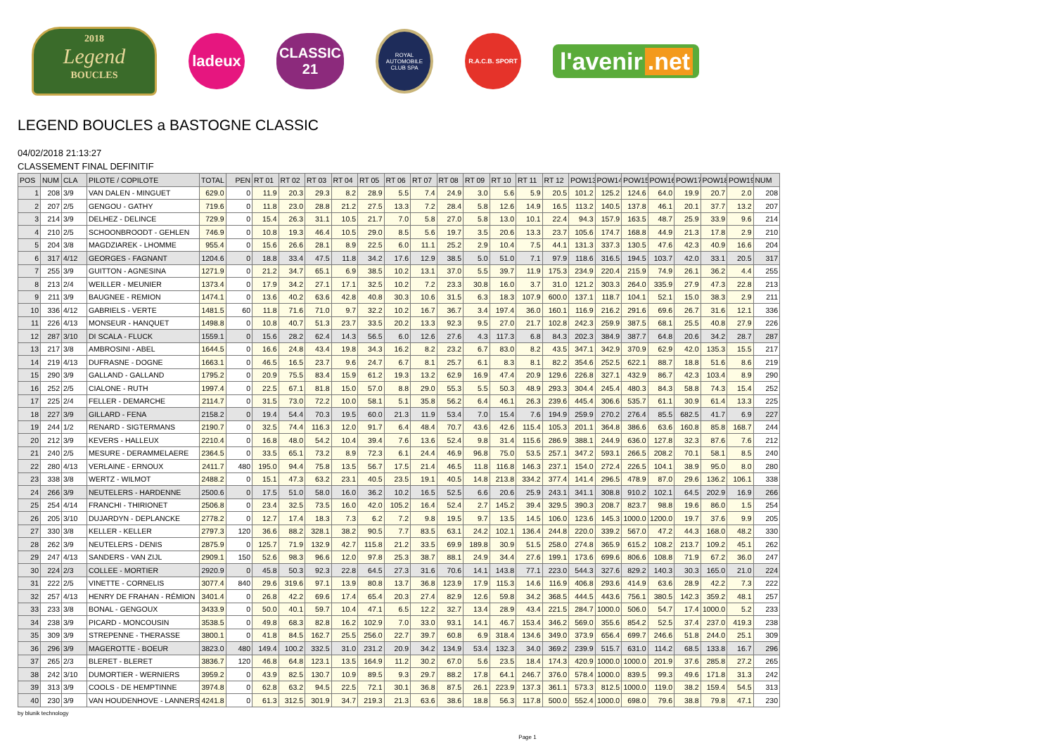2018
Legend
BOUCLES
ladeux
CLASSIC
21
ROYAL AUTOMOBILE CLUB SPA
R.A.C.B. SPORT
l'avenir.net
LEGEND BOUCLES a BASTOGNE CLASSIC
04/02/2018 21:13:27
CLASSEMENT FINAL DEFINITIF
| POS | NUM | CLA | PILOTE / COPILOTE | TOTAL | PEN | RT 01 | RT 02 | RT 03 | RT 04 | RT 05 | RT 06 | RT 07 | RT 08 | RT 09 | RT 10 | RT 11 | RT 12 | POW13 | POW14 | POW15 | POW16 | POW17 | POW18 | POW19 | NUM |
| --- | --- | --- | --- | --- | --- | --- | --- | --- | --- | --- | --- | --- | --- | --- | --- | --- | --- | --- | --- | --- | --- | --- | --- | --- | --- |
| 1 | 208 | 3/9 | VAN DALEN - MINGUET | 629.0 | 0 | 11.9 | 20.3 | 29.3 | 8.2 | 28.9 | 5.5 | 7.4 | 24.9 | 3.0 | 5.6 | 5.9 | 20.5 | 101.2 | 125.2 | 124.6 | 64.0 | 19.9 | 20.7 | 2.0 | 208 |
| 2 | 207 | 2/5 | GENGOU - GATHY | 719.6 | 0 | 11.8 | 23.0 | 28.8 | 21.2 | 27.5 | 13.3 | 7.2 | 28.4 | 5.8 | 12.6 | 14.9 | 16.5 | 113.2 | 140.5 | 137.8 | 46.1 | 20.1 | 37.7 | 13.2 | 207 |
| 3 | 214 | 3/9 | DELHEZ - DELINCE | 729.9 | 0 | 15.4 | 26.3 | 31.1 | 10.5 | 21.7 | 7.0 | 5.8 | 27.0 | 5.8 | 13.0 | 10.1 | 22.4 | 94.3 | 157.9 | 163.5 | 48.7 | 25.9 | 33.9 | 9.6 | 214 |
| 4 | 210 | 2/5 | SCHOONBROODT - GEHLEN | 746.9 | 0 | 10.8 | 19.3 | 46.4 | 10.5 | 29.0 | 8.5 | 5.6 | 19.7 | 3.5 | 20.6 | 13.3 | 23.7 | 105.6 | 174.7 | 168.8 | 44.9 | 21.3 | 17.8 | 2.9 | 210 |
| 5 | 204 | 3/8 | MAGDZIAREK - LHOMME | 955.4 | 0 | 15.6 | 26.6 | 28.1 | 8.9 | 22.5 | 6.0 | 11.1 | 25.2 | 2.9 | 10.4 | 7.5 | 44.1 | 131.3 | 337.3 | 130.5 | 47.6 | 42.3 | 40.9 | 16.6 | 204 |
| 6 | 317 | 4/12 | GEORGES - FAGNANT | 1204.6 | 0 | 18.8 | 33.4 | 47.5 | 11.8 | 34.2 | 17.6 | 12.9 | 38.5 | 5.0 | 51.0 | 7.1 | 97.9 | 118.6 | 316.5 | 194.5 | 103.7 | 42.0 | 33.1 | 20.5 | 317 |
| 7 | 255 | 3/9 | GUITTON - AGNESINA | 1271.9 | 0 | 21.2 | 34.7 | 65.1 | 6.9 | 38.5 | 10.2 | 13.1 | 37.0 | 5.5 | 39.7 | 11.9 | 175.3 | 234.9 | 220.4 | 215.9 | 74.9 | 26.1 | 36.2 | 4.4 | 255 |
| 8 | 213 | 2/4 | WEILLER - MEUNIER | 1373.4 | 0 | 17.9 | 34.2 | 27.1 | 17.1 | 32.5 | 10.2 | 7.2 | 23.3 | 30.8 | 16.0 | 3.7 | 31.0 | 121.2 | 303.3 | 264.0 | 335.9 | 27.9 | 47.3 | 22.8 | 213 |
| 9 | 211 | 3/9 | BAUGNEE - REMION | 1474.1 | 0 | 13.6 | 40.2 | 63.6 | 42.8 | 40.8 | 30.3 | 10.6 | 31.5 | 6.3 | 18.3 | 107.9 | 600.0 | 137.1 | 118.7 | 104.1 | 52.1 | 15.0 | 38.3 | 2.9 | 211 |
| 10 | 336 | 4/12 | GABRIELS - VERTE | 1481.5 | 60 | 11.8 | 71.6 | 71.0 | 9.7 | 32.2 | 10.2 | 16.7 | 36.7 | 3.4 | 197.4 | 36.0 | 160.1 | 116.9 | 216.2 | 291.6 | 69.6 | 26.7 | 31.6 | 12.1 | 336 |
| 11 | 226 | 4/13 | MONSEUR - HANQUET | 1498.8 | 0 | 10.8 | 40.7 | 51.3 | 23.7 | 33.5 | 20.2 | 13.3 | 92.3 | 9.5 | 27.0 | 21.7 | 102.8 | 242.3 | 259.9 | 387.5 | 68.1 | 25.5 | 40.8 | 27.9 | 226 |
| 12 | 287 | 3/10 | DI SCALA - FLUCK | 1559.1 | 0 | 15.6 | 28.2 | 62.4 | 14.3 | 56.5 | 6.0 | 12.6 | 27.6 | 4.3 | 117.3 | 6.8 | 84.3 | 202.3 | 384.9 | 387.7 | 64.8 | 20.6 | 34.2 | 28.7 | 287 |
| 13 | 217 | 3/8 | AMBROSINI - ABEL | 1644.5 | 0 | 16.6 | 24.8 | 43.4 | 19.8 | 34.3 | 16.2 | 8.2 | 23.2 | 6.7 | 83.0 | 8.2 | 43.5 | 347.1 | 342.9 | 370.9 | 62.9 | 42.0 | 135.3 | 15.5 | 217 |
| 14 | 219 | 4/13 | DUFRASNE - DOGNE | 1663.1 | 0 | 46.5 | 16.5 | 23.7 | 9.6 | 24.7 | 6.7 | 8.1 | 25.7 | 6.1 | 8.3 | 8.1 | 82.2 | 354.6 | 252.5 | 622.1 | 88.7 | 18.8 | 51.6 | 8.6 | 219 |
| 15 | 290 | 3/9 | GALLAND - GALLAND | 1795.2 | 0 | 20.9 | 75.5 | 83.4 | 15.9 | 61.2 | 19.3 | 13.2 | 62.9 | 16.9 | 47.4 | 20.9 | 129.6 | 226.8 | 327.1 | 432.9 | 86.7 | 42.3 | 103.4 | 8.9 | 290 |
| 16 | 252 | 2/5 | CIALONE - RUTH | 1997.4 | 0 | 22.5 | 67.1 | 81.8 | 15.0 | 57.0 | 8.8 | 29.0 | 55.3 | 5.5 | 50.3 | 48.9 | 293.3 | 304.4 | 245.4 | 480.3 | 84.3 | 58.8 | 74.3 | 15.4 | 252 |
| 17 | 225 | 2/4 | FELLER - DEMARCHE | 2114.7 | 0 | 31.5 | 73.0 | 72.2 | 10.0 | 58.1 | 5.1 | 35.8 | 56.2 | 6.4 | 46.1 | 26.3 | 239.6 | 445.4 | 306.6 | 535.7 | 61.1 | 30.9 | 61.4 | 13.3 | 225 |
| 18 | 227 | 3/9 | GILLARD - FENA | 2158.2 | 0 | 19.4 | 54.4 | 70.3 | 19.5 | 60.0 | 21.3 | 11.9 | 53.4 | 7.0 | 15.4 | 7.6 | 194.9 | 259.9 | 270.2 | 276.4 | 85.5 | 682.5 | 41.7 | 6.9 | 227 |
| 19 | 244 | 1/2 | RENARD - SIGTERMANS | 2190.7 | 0 | 32.5 | 74.4 | 116.3 | 12.0 | 91.7 | 6.4 | 48.4 | 70.7 | 43.6 | 42.6 | 115.4 | 105.3 | 201.1 | 364.8 | 386.6 | 63.6 | 160.8 | 85.8 | 168.7 | 244 |
| 20 | 212 | 3/9 | KEVERS - HALLEUX | 2210.4 | 0 | 16.8 | 48.0 | 54.2 | 10.4 | 39.4 | 7.6 | 13.6 | 52.4 | 9.8 | 31.4 | 115.6 | 286.9 | 388.1 | 244.9 | 636.0 | 127.8 | 32.3 | 87.6 | 7.6 | 212 |
| 21 | 240 | 2/5 | MESURE - DERAMMELAERE | 2364.5 | 0 | 33.5 | 65.1 | 73.2 | 8.9 | 72.3 | 6.1 | 24.4 | 46.9 | 96.8 | 75.0 | 53.5 | 257.1 | 347.2 | 593.1 | 266.5 | 208.2 | 70.1 | 58.1 | 8.5 | 240 |
| 22 | 280 | 4/13 | VERLAINE - ERNOUX | 2411.7 | 480 | 195.0 | 94.4 | 75.8 | 13.5 | 56.7 | 17.5 | 21.4 | 46.5 | 11.8 | 116.8 | 146.3 | 237.1 | 154.0 | 272.4 | 226.5 | 104.1 | 38.9 | 95.0 | 8.0 | 280 |
| 23 | 338 | 3/8 | WERTZ - WILMOT | 2488.2 | 0 | 15.1 | 47.3 | 63.2 | 23.1 | 40.5 | 23.5 | 19.1 | 40.5 | 14.8 | 213.8 | 334.2 | 377.4 | 141.4 | 296.5 | 478.9 | 87.0 | 29.6 | 136.2 | 106.1 | 338 |
| 24 | 266 | 3/9 | NEUTELERS - HARDENNE | 2500.6 | 0 | 17.5 | 51.0 | 58.0 | 16.0 | 36.2 | 10.2 | 16.5 | 52.5 | 6.6 | 20.6 | 25.9 | 243.1 | 341.1 | 308.8 | 910.2 | 102.1 | 64.5 | 202.9 | 16.9 | 266 |
| 25 | 254 | 4/14 | FRANCHI - THIRIONET | 2506.8 | 0 | 23.4 | 32.5 | 73.5 | 16.0 | 42.0 | 105.2 | 16.4 | 52.4 | 2.7 | 145.2 | 39.4 | 329.5 | 390.3 | 208.7 | 823.7 | 98.8 | 19.6 | 86.0 | 1.5 | 254 |
| 26 | 205 | 3/10 | DUJARDYN - DEPLANCKE | 2778.2 | 0 | 12.7 | 17.4 | 18.3 | 7.3 | 6.2 | 7.2 | 9.8 | 19.5 | 9.7 | 13.5 | 14.5 | 106.0 | 123.6 | 145.3 | 1000.0 | 1200.0 | 19.7 | 37.6 | 9.9 | 205 |
| 27 | 330 | 3/8 | KELLER - KELLER | 2797.3 | 120 | 36.6 | 88.2 | 328.1 | 38.2 | 90.5 | 7.7 | 83.5 | 63.1 | 24.2 | 102.1 | 136.4 | 244.8 | 220.0 | 339.2 | 567.0 | 47.2 | 44.3 | 168.0 | 48.2 | 330 |
| 28 | 262 | 3/9 | NEUTELERS - DENIS | 2875.9 | 0 | 125.7 | 71.9 | 132.9 | 42.7 | 115.8 | 21.2 | 33.5 | 69.9 | 189.8 | 30.9 | 51.5 | 258.0 | 274.8 | 365.9 | 615.2 | 108.2 | 213.7 | 109.2 | 45.1 | 262 |
| 29 | 247 | 4/13 | SANDERS - VAN ZIJL | 2909.1 | 150 | 52.6 | 98.3 | 96.6 | 12.0 | 97.8 | 25.3 | 38.7 | 88.1 | 24.9 | 34.4 | 27.6 | 199.1 | 173.6 | 699.6 | 806.6 | 108.8 | 71.9 | 67.2 | 36.0 | 247 |
| 30 | 224 | 2/3 | COLLEE - MORTIER | 2920.9 | 0 | 45.8 | 50.3 | 92.3 | 22.8 | 64.5 | 27.3 | 31.6 | 70.6 | 14.1 | 143.8 | 77.1 | 223.0 | 544.3 | 327.6 | 829.2 | 140.3 | 30.3 | 165.0 | 21.0 | 224 |
| 31 | 222 | 2/5 | VINETTE - CORNELIS | 3077.4 | 840 | 29.6 | 319.6 | 97.1 | 13.9 | 80.8 | 13.7 | 36.8 | 123.9 | 17.9 | 115.3 | 14.6 | 116.9 | 406.8 | 293.6 | 414.9 | 63.6 | 28.9 | 42.2 | 7.3 | 222 |
| 32 | 257 | 4/13 | HENRY DE FRAHAN - RÉMION | 3401.4 | 0 | 26.8 | 42.2 | 69.6 | 17.4 | 65.4 | 20.3 | 27.4 | 82.9 | 12.6 | 59.8 | 34.2 | 368.5 | 444.5 | 443.6 | 756.1 | 380.5 | 142.3 | 359.2 | 48.1 | 257 |
| 33 | 233 | 3/8 | BONAL - GENGOUX | 3433.9 | 0 | 50.0 | 40.1 | 59.7 | 10.4 | 47.1 | 6.5 | 12.2 | 32.7 | 13.4 | 28.9 | 43.4 | 221.5 | 284.7 | 1000.0 | 506.0 | 54.7 | 17.4 | 1000.0 | 5.2 | 233 |
| 34 | 238 | 3/9 | PICARD - MONCOUSIN | 3538.5 | 0 | 49.8 | 68.3 | 82.8 | 16.2 | 102.9 | 7.0 | 33.0 | 93.1 | 14.1 | 46.7 | 153.4 | 346.2 | 569.0 | 355.6 | 854.2 | 52.5 | 37.4 | 237.0 | 419.3 | 238 |
| 35 | 309 | 3/9 | STREPENNE - THERASSE | 3800.1 | 0 | 41.8 | 84.5 | 162.7 | 25.5 | 256.0 | 22.7 | 39.7 | 60.8 | 6.9 | 318.4 | 134.6 | 349.0 | 373.9 | 656.4 | 699.7 | 246.6 | 51.8 | 244.0 | 25.1 | 309 |
| 36 | 296 | 3/9 | MAGEROTTE - BOEUR | 3823.0 | 480 | 149.4 | 100.2 | 332.5 | 31.0 | 231.2 | 20.9 | 34.2 | 134.9 | 53.4 | 132.3 | 34.0 | 369.2 | 239.9 | 515.7 | 631.0 | 114.2 | 68.5 | 133.8 | 16.7 | 296 |
| 37 | 265 | 2/3 | BLERET - BLERET | 3836.7 | 120 | 46.8 | 64.8 | 123.1 | 13.5 | 164.9 | 11.2 | 30.2 | 67.0 | 5.6 | 23.5 | 18.4 | 174.3 | 420.9 | 1000.0 | 1000.0 | 201.9 | 37.6 | 285.8 | 27.2 | 265 |
| 38 | 242 | 3/10 | DUMORTIER - WERNIERS | 3959.2 | 0 | 43.9 | 82.5 | 130.7 | 10.9 | 89.5 | 9.3 | 29.7 | 88.2 | 17.8 | 64.1 | 246.7 | 376.0 | 578.4 | 1000.0 | 839.5 | 99.3 | 49.6 | 171.8 | 31.3 | 242 |
| 39 | 313 | 3/9 | COOLS - DE HEMPTINNE | 3974.8 | 0 | 62.8 | 63.2 | 94.5 | 22.5 | 72.1 | 30.1 | 36.8 | 87.5 | 26.1 | 223.9 | 137.3 | 361.1 | 573.3 | 812.5 | 1000.0 | 119.0 | 38.2 | 159.4 | 54.5 | 313 |
| 40 | 230 | 3/9 | VAN HOUDENHOVE - LANNERS | 4241.8 | 0 | 61.3 | 312.5 | 301.9 | 34.7 | 219.3 | 21.3 | 63.6 | 38.6 | 18.8 | 56.3 | 117.8 | 500.0 | 552.4 | 1000.0 | 698.0 | 79.6 | 38.8 | 79.8 | 47.1 | 230 |
by blunik technology
Page 1